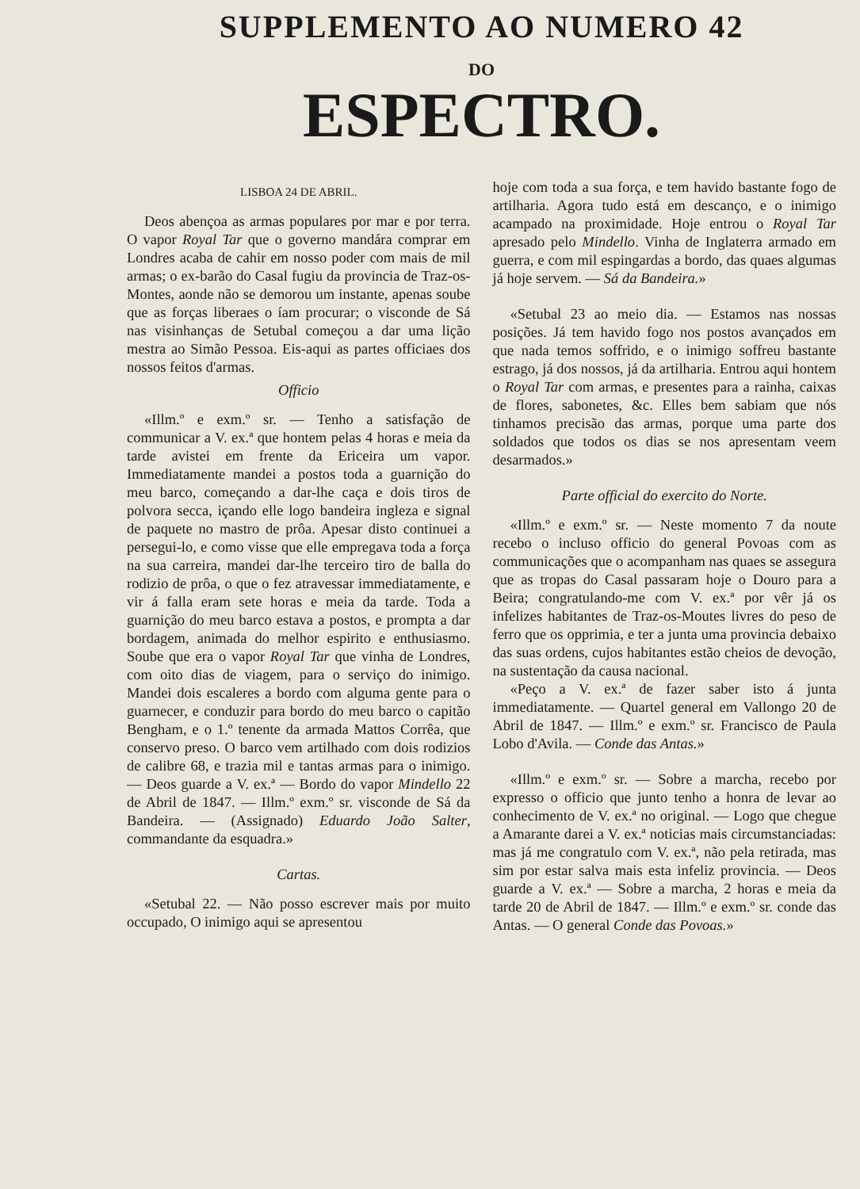SUPPLEMENTO AO NUMERO 42
DO
ESPECTRO.
LISBOA 24 DE ABRIL.
Deos abençoa as armas populares por mar e por terra. O vapor Royal Tar que o governo mandára comprar em Londres acaba de cahir em nosso poder com mais de mil armas; o ex-barão do Casal fugiu da provincia de Traz-os-Montes, aonde não se demorou um instante, apenas soube que as forças liberaes o íam procurar; o visconde de Sá nas visinhanças de Setubal começou a dar uma lição mestra ao Simão Pessoa. Eis-aqui as partes officiaes dos nossos feitos d'armas.
Officio
«Illm.º e exm.º sr. — Tenho a satisfação de communicar a V. ex.ª que hontem pelas 4 horas e meia da tarde avistei em frente da Ericeira um vapor. Immediatamente mandei a postos toda a guarnição do meu barco, começando a dar-lhe caça e dois tiros de polvora secca, içando elle logo bandeira ingleza e signal de paquete no mastro de prôa. Apesar disto continuei a persegui-lo, e como visse que elle empregava toda a força na sua carreira, mandei dar-lhe terceiro tiro de balla do rodizio de prôa, o que o fez atravessar immediatamente, e vir á falla eram sete horas e meia da tarde. Toda a guarnição do meu barco estava a postos, e prompta a dar bordagem, animada do melhor espirito e enthusiasmo. Soube que era o vapor Royal Tar que vinha de Londres, com oito dias de viagem, para o serviço do inimigo. Mandei dois escaleres a bordo com alguma gente para o guarnecer, e conduzir para bordo do meu barco o capitão Bengham, e o 1.º tenente da armada Mattos Corrêa, que conservo preso. O barco vem artilhado com dois rodizios de calibre 68, e trazia mil e tantas armas para o inimigo. — Deos guarde a V. ex.ª — Bordo do vapor Mindello 22 de Abril de 1847. — Illm.º exm.º sr. visconde de Sá da Bandeira. — (Assignado) Eduardo João Salter, commandante da esquadra.»
Cartas.
«Setubal 22. — Não posso escrever mais por muito occupado, O inimigo aqui se apresentou
hoje com toda a sua força, e tem havido bastante fogo de artilharia. Agora tudo está em descanço, e o inimigo acampado na proximidade. Hoje entrou o Royal Tar apresado pelo Mindello. Vinha de Inglaterra armado em guerra, e com mil espingardas a bordo, das quaes algumas já hoje servem. — Sá da Bandeira.»
«Setubal 23 ao meio dia. — Estamos nas nossas posições. Já tem havido fogo nos postos avançados em que nada temos soffrido, e o inimigo soffreu bastante estrago, já dos nossos, já da artilharia. Entrou aqui hontem o Royal Tar com armas, e presentes para a rainha, caixas de flores, sabonetes, &c. Elles bem sabiam que nós tinhamos precisão das armas, porque uma parte dos soldados que todos os dias se nos apresentam veem desarmados.»
Parte official do exercito do Norte.
«Illm.º e exm.º sr. — Neste momento 7 da noute recebo o incluso officio do general Povoas com as communicações que o acompanham nas quaes se assegura que as tropas do Casal passaram hoje o Douro para a Beira; congratulando-me com V. ex.ª por vêr já os infelizes habitantes de Traz-os-Moutes livres do peso de ferro que os opprimia, e ter a junta uma provincia debaixo das suas ordens, cujos habitantes estão cheios de devoção, na sustentação da causa nacional.
«Peço a V. ex.ª de fazer saber isto á junta immediatamente. — Quartel general em Vallongo 20 de Abril de 1847. — Illm.º e exm.º sr. Francisco de Paula Lobo d'Avila. — Conde das Antas.»
«Illm.º e exm.º sr. — Sobre a marcha, recebo por expresso o officio que junto tenho a honra de levar ao conhecimento de V. ex.ª no original. — Logo que chegue a Amarante darei a V. ex.ª noticias mais circumstanciadas: mas já me congratulo com V. ex.ª, não pela retirada, mas sim por estar salva mais esta infeliz provincia. — Deos guarde a V. ex.ª — Sobre a marcha, 2 horas e meia da tarde 20 de Abril de 1847. — Illm.º e exm.º sr. conde das Antas. — O general Conde das Povoas.»